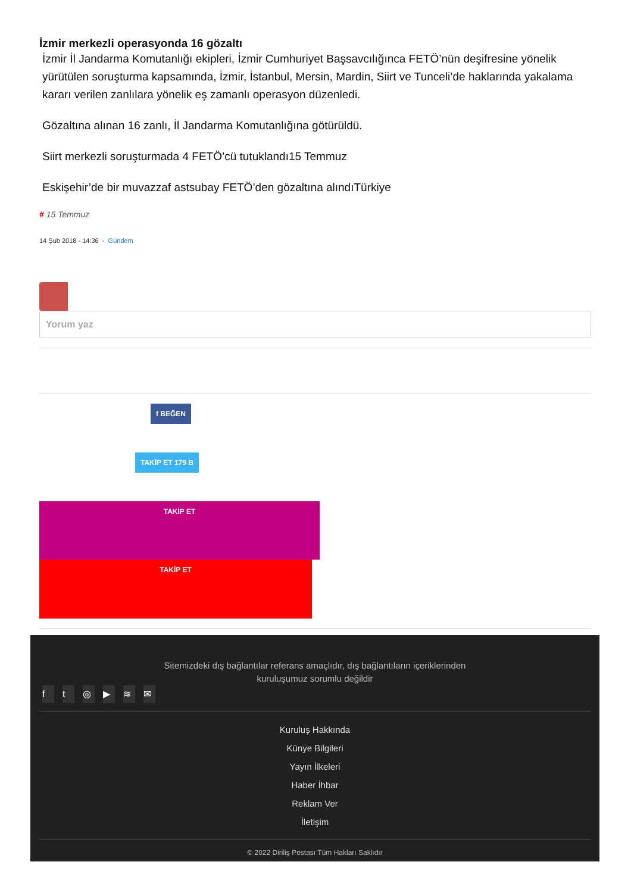İzmir merkezli operasyonda 16 gözaltı
İzmir İl Jandarma Komutanlığı ekipleri, İzmir Cumhuriyet Başsavcılığınca FETÖ’nün deşifresine yönelik yürütülen soruşturma kapsamında, İzmir, İstanbul, Mersin, Mardin, Siirt ve Tunceli’de haklarında yakalama kararı verilen zanlılara yönelik eş zamanlı operasyon düzenledi.
Gözaltına alınan 16 zanlı, İl Jandarma Komutanlığına götürüldü.
Siirt merkezli soruşturmada 4 FETÖ’cü tutuklandı15 Temmuz
Eskişehir’de bir muvazzaf astsubay FETÖ’den gözaltına alındıTürkiye
# 15 Temmuz
14 Şub 2018 - 14:36 - Gündem
Yorum yaz
f BEĞEN
TAKİP ET 179 B
TAKİP ET
TAKİP ET
Sitemizdeki dış bağlantılar referans amaçlıdır, dış bağlantıların içeriklerinden kuruluşumuz sorumlu değildir
ft ◎ ▶ ≋ ✉
Kuruluş Hakkında
Künye Bilgileri
Yayın İlkeleri
Haber İhbar
Reklam Ver
İletişim
© 2022 Diriliş Postası Tüm Hakları Saklıdır